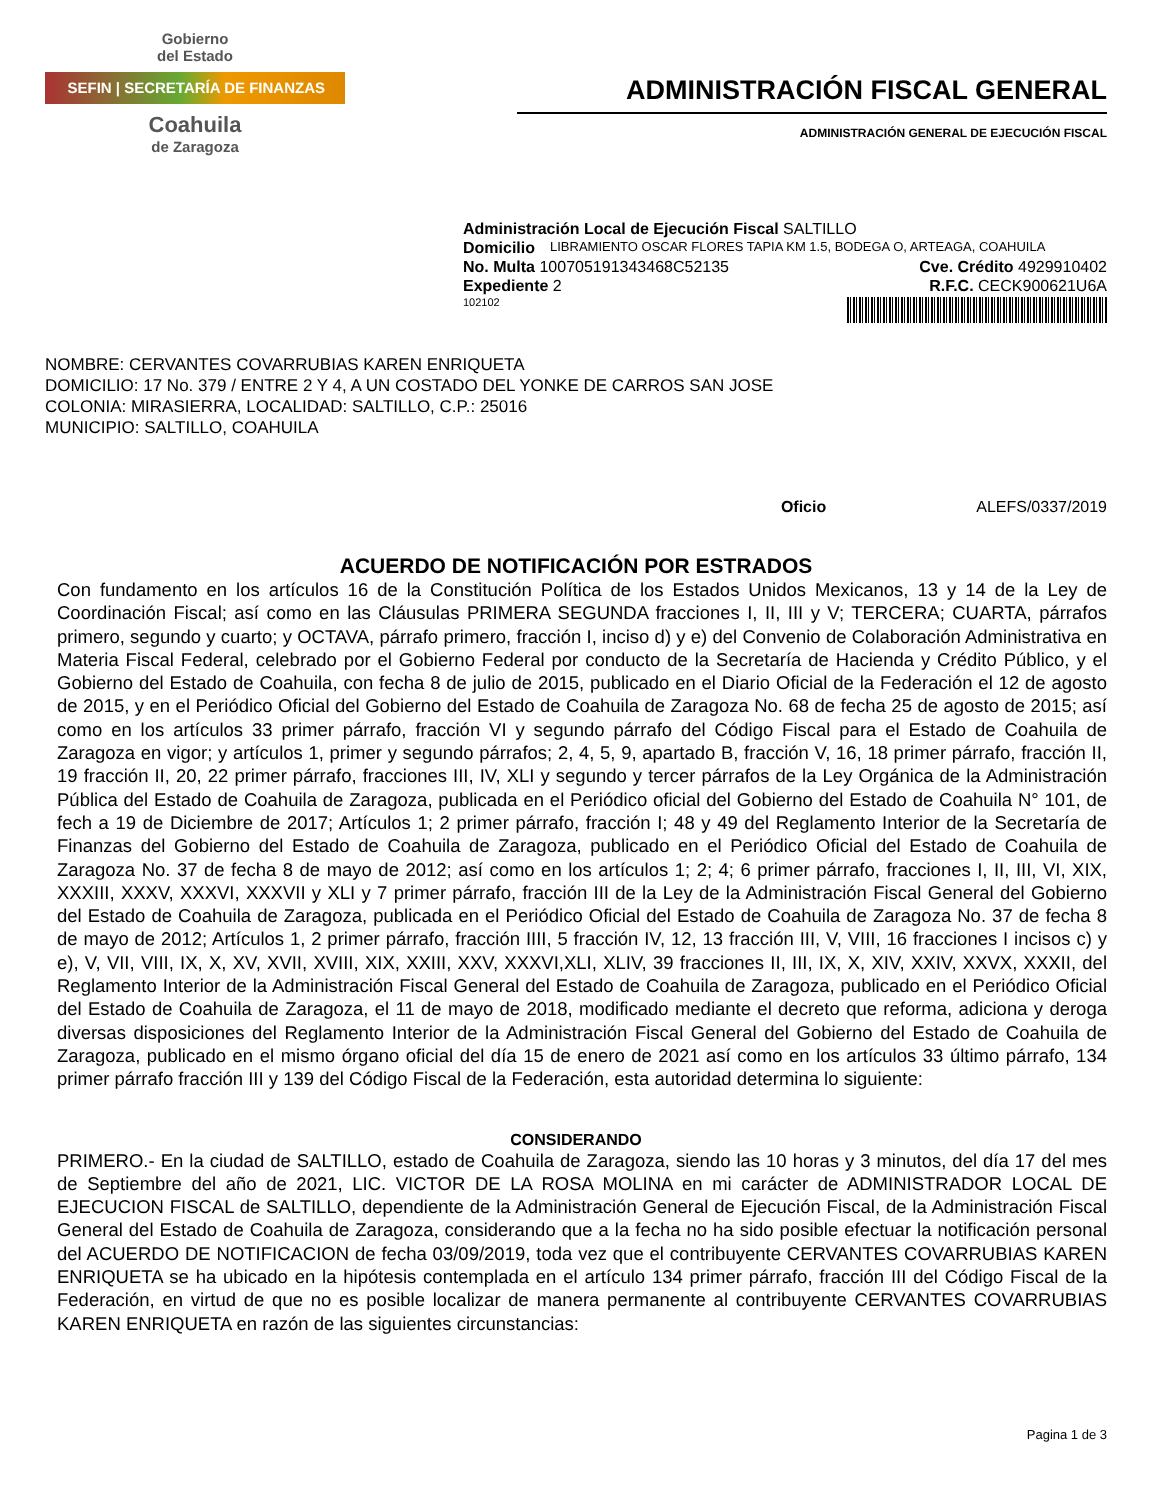Gobierno
del Estado
SEFIN | SECRETARÍA DE FINANZAS
Coahuila
de Zaragoza
ADMINISTRACIÓN FISCAL GENERAL
ADMINISTRACIÓN GENERAL DE EJECUCIÓN FISCAL
Administración Local de Ejecución Fiscal SALTILLO
Domicilio LIBRAMIENTO OSCAR FLORES TAPIA KM 1.5, BODEGA O, ARTEAGA, COAHUILA
No. Multa 100705191343468C52135 Cve. Crédito 4929910402
Expediente 2 R.F.C. CECK900621U6A
102102
NOMBRE: CERVANTES COVARRUBIAS KAREN ENRIQUETA
DOMICILIO: 17 No. 379 / ENTRE 2 Y 4, A UN COSTADO DEL YONKE DE CARROS SAN JOSE
COLONIA: MIRASIERRA, LOCALIDAD: SALTILLO, C.P.: 25016
MUNICIPIO: SALTILLO, COAHUILA
Oficio ALEFS/0337/2019
ACUERDO DE NOTIFICACIÓN POR ESTRADOS
Con fundamento en los artículos 16 de la Constitución Política de los Estados Unidos Mexicanos, 13 y 14 de la Ley de Coordinación Fiscal; así como en las Cláusulas PRIMERA SEGUNDA fracciones I, II, III y V; TERCERA; CUARTA, párrafos primero, segundo y cuarto; y OCTAVA, párrafo primero, fracción I, inciso d) y e) del Convenio de Colaboración Administrativa en Materia Fiscal Federal, celebrado por el Gobierno Federal por conducto de la Secretaría de Hacienda y Crédito Público, y el Gobierno del Estado de Coahuila, con fecha 8 de julio de 2015, publicado en el Diario Oficial de la Federación el 12 de agosto de 2015, y en el Periódico Oficial del Gobierno del Estado de Coahuila de Zaragoza No. 68 de fecha 25 de agosto de 2015; así como en los artículos 33 primer párrafo, fracción VI y segundo párrafo del Código Fiscal para el Estado de Coahuila de Zaragoza en vigor; y artículos 1, primer y segundo párrafos; 2, 4, 5, 9, apartado B, fracción V, 16, 18 primer párrafo, fracción II, 19 fracción II, 20, 22 primer párrafo, fracciones III, IV, XLI y segundo y tercer párrafos de la Ley Orgánica de la Administración Pública del Estado de Coahuila de Zaragoza, publicada en el Periódico oficial del Gobierno del Estado de Coahuila N° 101, de fech a 19 de Diciembre de 2017; Artículos 1; 2 primer párrafo, fracción I; 48 y 49 del Reglamento Interior de la Secretaría de Finanzas del Gobierno del Estado de Coahuila de Zaragoza, publicado en el Periódico Oficial del Estado de Coahuila de Zaragoza No. 37 de fecha 8 de mayo de 2012; así como en los artículos 1; 2; 4; 6 primer párrafo, fracciones I, II, III, VI, XIX, XXXIII, XXXV, XXXVI, XXXVII y XLI y 7 primer párrafo, fracción III de la Ley de la Administración Fiscal General del Gobierno del Estado de Coahuila de Zaragoza, publicada en el Periódico Oficial del Estado de Coahuila de Zaragoza No. 37 de fecha 8 de mayo de 2012; Artículos 1, 2 primer párrafo, fracción IIII, 5 fracción IV, 12, 13 fracción III, V, VIII, 16 fracciones I incisos c) y e), V, VII, VIII, IX, X, XV, XVII, XVIII, XIX, XXIII, XXV, XXXVI,XLI, XLIV, 39 fracciones II, III, IX, X, XIV, XXIV, XXVX, XXXII, del Reglamento Interior de la Administración Fiscal General del Estado de Coahuila de Zaragoza, publicado en el Periódico Oficial del Estado de Coahuila de Zaragoza, el 11 de mayo de 2018, modificado mediante el decreto que reforma, adiciona y deroga diversas disposiciones del Reglamento Interior de la Administración Fiscal General del Gobierno del Estado de Coahuila de Zaragoza, publicado en el mismo órgano oficial del día 15 de enero de 2021 así como en los artículos 33 último párrafo, 134 primer párrafo fracción III y 139 del Código Fiscal de la Federación, esta autoridad determina lo siguiente:
CONSIDERANDO
PRIMERO.- En la ciudad de SALTILLO, estado de Coahuila de Zaragoza, siendo las 10 horas y 3 minutos, del día 17 del mes de Septiembre del año de 2021, LIC. VICTOR DE LA ROSA MOLINA en mi carácter de ADMINISTRADOR LOCAL DE EJECUCION FISCAL de SALTILLO, dependiente de la Administración General de Ejecución Fiscal, de la Administración Fiscal General del Estado de Coahuila de Zaragoza, considerando que a la fecha no ha sido posible efectuar la notificación personal del ACUERDO DE NOTIFICACION de fecha 03/09/2019, toda vez que el contribuyente CERVANTES COVARRUBIAS KAREN ENRIQUETA se ha ubicado en la hipótesis contemplada en el artículo 134 primer párrafo, fracción III del Código Fiscal de la Federación, en virtud de que no es posible localizar de manera permanente al contribuyente CERVANTES COVARRUBIAS KAREN ENRIQUETA en razón de las siguientes circunstancias:
Pagina 1 de 3